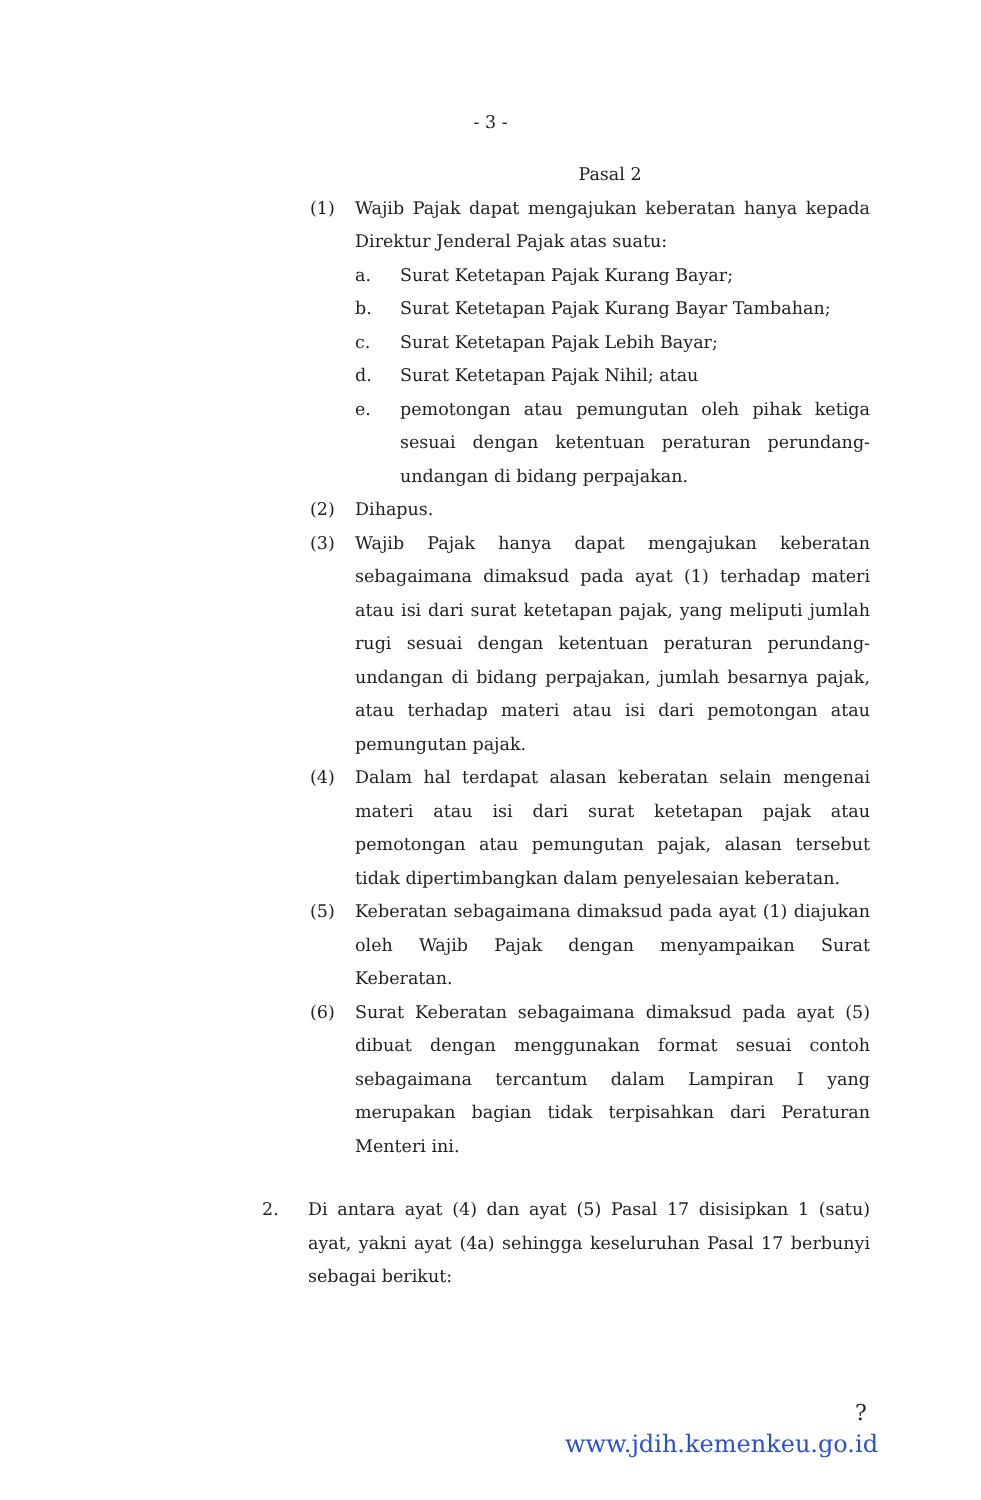- 3 -
Pasal 2
(1) Wajib Pajak dapat mengajukan keberatan hanya kepada Direktur Jenderal Pajak atas suatu:
a. Surat Ketetapan Pajak Kurang Bayar;
b. Surat Ketetapan Pajak Kurang Bayar Tambahan;
c. Surat Ketetapan Pajak Lebih Bayar;
d. Surat Ketetapan Pajak Nihil; atau
e. pemotongan atau pemungutan oleh pihak ketiga sesuai dengan ketentuan peraturan perundang-undangan di bidang perpajakan.
(2) Dihapus.
(3) Wajib Pajak hanya dapat mengajukan keberatan sebagaimana dimaksud pada ayat (1) terhadap materi atau isi dari surat ketetapan pajak, yang meliputi jumlah rugi sesuai dengan ketentuan peraturan perundang-undangan di bidang perpajakan, jumlah besarnya pajak, atau terhadap materi atau isi dari pemotongan atau pemungutan pajak.
(4) Dalam hal terdapat alasan keberatan selain mengenai materi atau isi dari surat ketetapan pajak atau pemotongan atau pemungutan pajak, alasan tersebut tidak dipertimbangkan dalam penyelesaian keberatan.
(5) Keberatan sebagaimana dimaksud pada ayat (1) diajukan oleh Wajib Pajak dengan menyampaikan Surat Keberatan.
(6) Surat Keberatan sebagaimana dimaksud pada ayat (5) dibuat dengan menggunakan format sesuai contoh sebagaimana tercantum dalam Lampiran I yang merupakan bagian tidak terpisahkan dari Peraturan Menteri ini.
2. Di antara ayat (4) dan ayat (5) Pasal 17 disisipkan 1 (satu) ayat, yakni ayat (4a) sehingga keseluruhan Pasal 17 berbunyi sebagai berikut:
?
www.jdih.kemenkeu.go.id